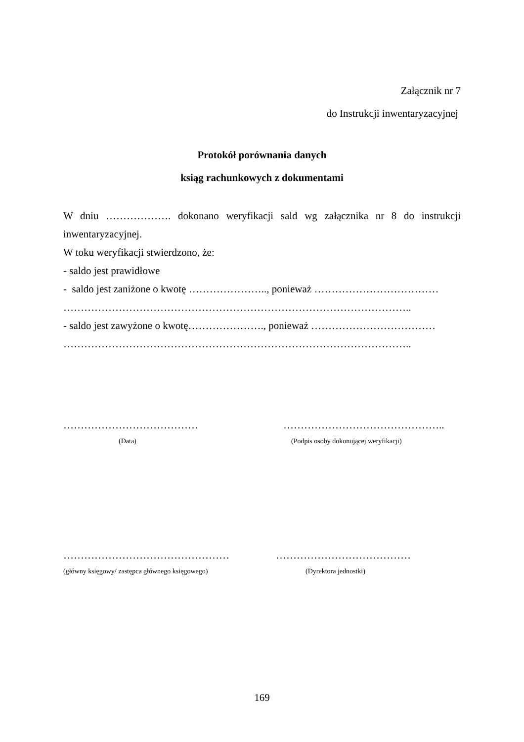Załącznik nr 7
do Instrukcji inwentaryzacyjnej
Protokół porównania danych
ksiąg rachunkowych z dokumentami
W dniu ………………. dokonano weryfikacji sald wg załącznika nr 8 do instrukcji
inwentaryzacyjnej.
W toku weryfikacji stwierdzono, że:
- saldo jest prawidłowe
- saldo jest zaniżone o kwotę ………………….., ponieważ ………………………………
………………………………………………………………………………………..
- saldo jest zawyżone o kwotę…………………., ponieważ ………………………………
………………………………………………………………………………………..
…………………………………
(Data)
………………………………………..
(Podpis osoby dokonującej weryfikacji)
…………………………………………
(główny księgowy/ zastępca głównego księgowego)
…………………………………
(Dyrektora jednostki)
169